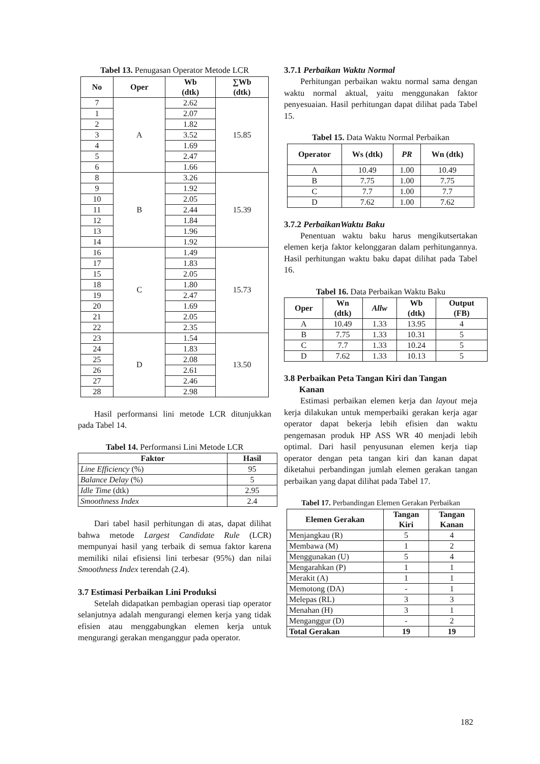Tabel 13. Penugasan Operator Metode LCR
| No | Oper | Wb (dtk) | ∑Wb (dtk) |
| --- | --- | --- | --- |
| 7 | A | 2.62 | 15.85 |
| 1 | | 2.07 | |
| 2 | | 1.82 | |
| 3 | | 3.52 | |
| 4 | | 1.69 | |
| 5 | | 2.47 | |
| 6 | | 1.66 | |
| 8 | B | 3.26 | 15.39 |
| 9 | | 1.92 | |
| 10 | | 2.05 | |
| 11 | | 2.44 | |
| 12 | | 1.84 | |
| 13 | | 1.96 | |
| 14 | | 1.92 | |
| 16 | C | 1.49 | 15.73 |
| 17 | | 1.83 | |
| 15 | | 2.05 | |
| 18 | | 1.80 | |
| 19 | | 2.47 | |
| 20 | | 1.69 | |
| 21 | | 2.05 | |
| 22 | | 2.35 | |
| 23 | D | 1.54 | 13.50 |
| 24 | | 1.83 | |
| 25 | | 2.08 | |
| 26 | | 2.61 | |
| 27 | | 2.46 | |
| 28 | | 2.98 | |
Hasil performansi lini metode LCR ditunjukkan pada Tabel 14.
Tabel 14. Performansi Lini Metode LCR
| Faktor | Hasil |
| --- | --- |
| Line Efficiency (%) | 95 |
| Balance Delay (%) | 5 |
| Idle Time (dtk) | 2.95 |
| Smoothness Index | 2.4 |
Dari tabel hasil perhitungan di atas, dapat dilihat bahwa metode Largest Candidate Rule (LCR) mempunyai hasil yang terbaik di semua faktor karena memiliki nilai efisiensi lini terbesar (95%) dan nilai Smoothness Index terendah (2.4).
3.7 Estimasi Perbaikan Lini Produksi
Setelah didapatkan pembagian operasi tiap operator selanjutnya adalah mengurangi elemen kerja yang tidak efisien atau menggabungkan elemen kerja untuk mengurangi gerakan menganggur pada operator.
3.7.1 Perbaikan Waktu Normal
Perhitungan perbaikan waktu normal sama dengan waktu normal aktual, yaitu menggunakan faktor penyesuaian. Hasil perhitungan dapat dilihat pada Tabel 15.
Tabel 15. Data Waktu Normal Perbaikan
| Operator | Ws (dtk) | PR | Wn (dtk) |
| --- | --- | --- | --- |
| A | 10.49 | 1.00 | 10.49 |
| B | 7.75 | 1.00 | 7.75 |
| C | 7.7 | 1.00 | 7.7 |
| D | 7.62 | 1.00 | 7.62 |
3.7.2 PerbaikanWaktu Baku
Penentuan waktu baku harus mengikutsertakan elemen kerja faktor kelonggaran dalam perhitungannya. Hasil perhitungan waktu baku dapat dilihat pada Tabel 16.
Tabel 16. Data Perbaikan Waktu Baku
| Oper | Wn (dtk) | Allw | Wb (dtk) | Output (FB) |
| --- | --- | --- | --- | --- |
| A | 10.49 | 1.33 | 13.95 | 4 |
| B | 7.75 | 1.33 | 10.31 | 5 |
| C | 7.7 | 1.33 | 10.24 | 5 |
| D | 7.62 | 1.33 | 10.13 | 5 |
3.8 Perbaikan Peta Tangan Kiri dan Tangan
Kanan
Estimasi perbaikan elemen kerja dan layout meja kerja dilakukan untuk memperbaiki gerakan kerja agar operator dapat bekerja lebih efisien dan waktu pengemasan produk HP ASS WR 40 menjadi lebih optimal. Dari hasil penyusunan elemen kerja tiap operator dengan peta tangan kiri dan kanan dapat diketahui perbandingan jumlah elemen gerakan tangan perbaikan yang dapat dilihat pada Tabel 17.
Tabel 17. Perbandingan Elemen Gerakan Perbaikan
| Elemen Gerakan | Tangan Kiri | Tangan Kanan |
| --- | --- | --- |
| Menjangkau (R) | 5 | 4 |
| Membawa (M) | 1 | 2 |
| Menggunakan (U) | 5 | 4 |
| Mengarahkan (P) | 1 | 1 |
| Merakit (A) | 1 | 1 |
| Memotong (DA) | - | 1 |
| Melepas (RL) | 3 | 3 |
| Menahan (H) | 3 | 1 |
| Menganggur (D) | - | 2 |
| Total Gerakan | 19 | 19 |
182